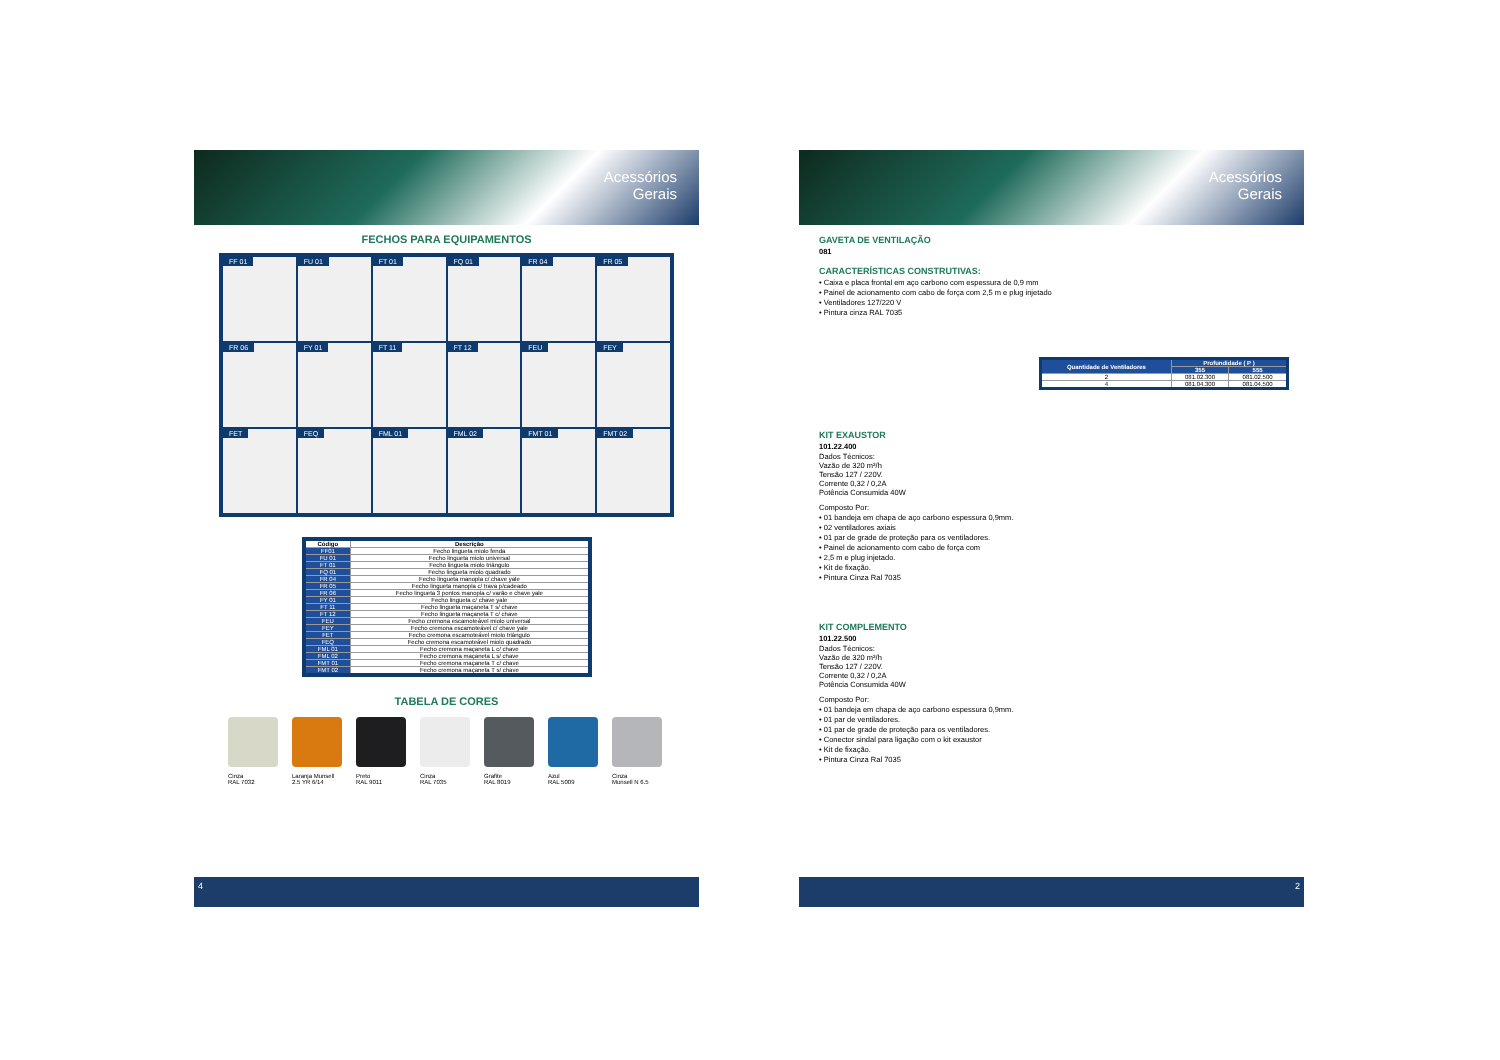Acessórios
Gerais
FECHOS PARA EQUIPAMENTOS
FF 01
FU 01
FT 01
FQ 01
FR 04
FR 05
FR 06
FY 01
FT 11
FT 12
FEU
FEY
FET
FEQ
FML 01
FML 02
FMT 01
FMT 02
| Código | Descrição |
| --- | --- |
| FF01 | Fecho lingueta miolo fenda |
| FU 01 | Fecho lingueta miolo universal |
| FT 01 | Fecho lingueta miolo triângulo |
| FQ 01 | Fecho lingueta miolo quadrado |
| FR 04 | Fecho lingueta manopla c/ chave yale |
| FR 05 | Fecho lingueta manopla c/ trava p/cadeado |
| FR 06 | Fecho lingueta 3 pontos manopla c/ varão e chave yale |
| FY 01 | Fecho lingueta c/ chave yale |
| FT 11 | Fecho lingueta maçaneta T s/ chave |
| FT 12 | Fecho lingueta maçaneta T c/ chave |
| FEU | Fecho cremona escamoteável miolo universal |
| FEY | Fecho cremona escamoteável c/ chave yale |
| FET | Fecho cremona escamoteável miolo triângulo |
| FEQ | Fecho cremona escamoteável miolo quadrado |
| FML 01 | Fecho cremona maçaneta L c/ chave |
| FML 02 | Fecho cremona maçaneta L s/ chave |
| FMT 01 | Fecho cremona maçaneta T c/ chave |
| FMT 02 | Fecho cremona maçaneta T s/ chave |
TABELA DE CORES
Cinza
RAL 7032
Laranja Munsell
2.5 YR 6/14
Preto
RAL 9011
Cinza
RAL 7035
Grafite
RAL 8019
Azul
RAL 5009
Cinza
Munsell N 6.5
4
Acessórios
Gerais
GAVETA DE VENTILAÇÃO
081
CARACTERÍSTICAS CONSTRUTIVAS:
• Caixa e placa frontal em aço carbono com espessura de 0,9 mm
• Painel de acionamento com cabo de força com 2,5 m e plug injetado
• Ventiladores 127/220 V
• Pintura cinza RAL 7035
| Quantidade de Ventiladores | Profundidade ( P ) | |
| --- | --- | --- |
| | 355 | 555 |
| 2 | 081.02.300 | 081.02.500 |
| 4 | 081.04.300 | 081.04.500 |
KIT EXAUSTOR
101.22.400
Dados Técnicos:
Vazão de 320 m³/h
Tensão 127 / 220V.
Corrente 0,32 / 0,2A
Potência Consumida 40W
Composto Por:
• 01 bandeja em chapa de aço carbono espessura 0,9mm.
• 02 ventiladores axiais
• 01 par de grade de proteção para os ventiladores.
• Painel de acionamento com cabo de força com
• 2,5 m e plug injetado.
• Kit de fixação.
• Pintura Cinza Ral 7035
KIT COMPLEMENTO
101.22.500
Dados Técnicos:
Vazão de 320 m³/h
Tensão 127 / 220V.
Corrente 0,32 / 0,2A
Potência Consumida 40W
Composto Por:
• 01 bandeja em chapa de aço carbono espessura 0,9mm.
• 01 par de ventiladores.
• 01 par de grade de proteção para os ventiladores.
• Conector sindal para ligação com o kit exaustor
• Kit de fixação.
• Pintura Cinza Ral 7035
2